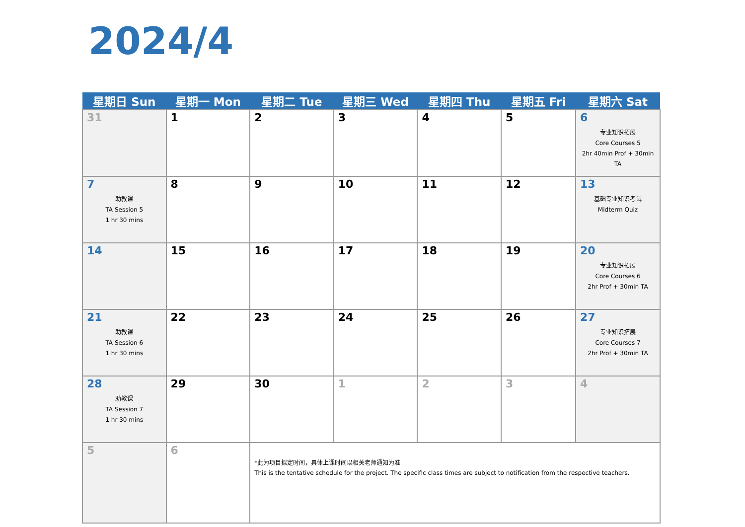2024/4
| 星期日 Sun | 星期一 Mon | 星期二 Tue | 星期三 Wed | 星期四 Thu | 星期五 Fri | 星期六 Sat |
| --- | --- | --- | --- | --- | --- | --- |
| 31 | 1 | 2 | 3 | 4 | 5 | 6 专业知识拓展 Core Courses 5 2hr 40min Prof + 30min TA |
| 7 助教课 TA Session 5 1 hr 30 mins | 8 | 9 | 10 | 11 | 12 | 13 基础专业知识考试 Midterm Quiz |
| 14 | 15 | 16 | 17 | 18 | 19 | 20 专业知识拓展 Core Courses 6 2hr Prof + 30min TA |
| 21 助教课 TA Session 6 1 hr 30 mins | 22 | 23 | 24 | 25 | 26 | 27 专业知识拓展 Core Courses 7 2hr Prof + 30min TA |
| 28 助教课 TA Session 7 1 hr 30 mins | 29 | 30 | 1 | 2 | 3 | 4 |
| 5 | 6 | *此为项目拟定时间，具体上课时间以相关老师通知为准 This is the tentative schedule for the project. The specific class times are subject to notification from the respective teachers. | | | | |